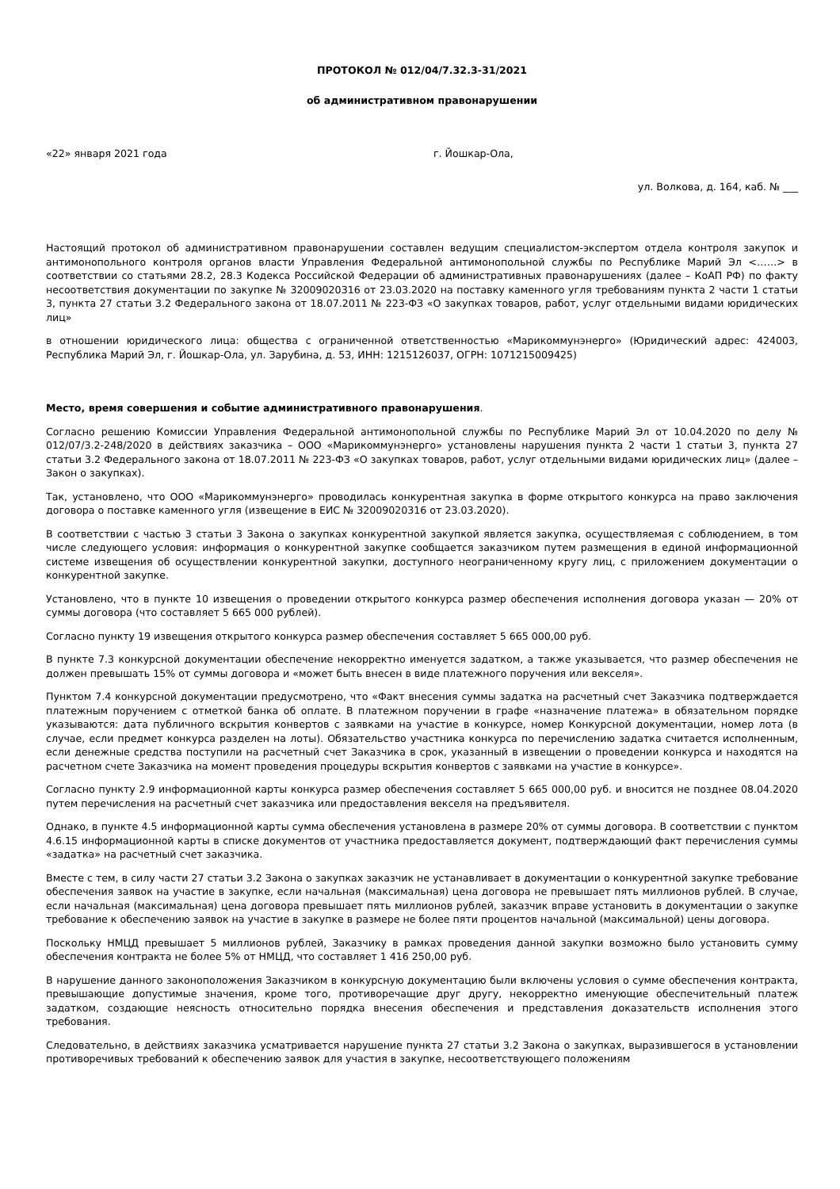ПРОТОКОЛ № 012/04/7.32.3-31/2021
об административном правонарушении
«22» января 2021 года г. Йошкар-Ола,
ул. Волкова, д. 164, каб. № ___
Настоящий протокол об административном правонарушении составлен ведущим специалистом-экспертом отдела контроля закупок и антимонопольного контроля органов власти Управления Федеральной антимонопольной службы по Республике Марий Эл <……> в соответствии со статьями 28.2, 28.3 Кодекса Российской Федерации об административных правонарушениях (далее – КоАП РФ) по факту несоответствия документации по закупке № 32009020316 от 23.03.2020 на поставку каменного угля требованиям пункта 2 части 1 статьи 3, пункта 27 статьи 3.2 Федерального закона от 18.07.2011 № 223-ФЗ «О закупках товаров, работ, услуг отдельными видами юридических лиц»
в отношении юридического лица: общества с ограниченной ответственностью «Марикоммунэнерго» (Юридический адрес: 424003, Республика Марий Эл, г. Йошкар-Ола, ул. Зарубина, д. 53, ИНН: 1215126037, ОГРН: 1071215009425)
Место, время совершения и событие административного правонарушения.
Согласно решению Комиссии Управления Федеральной антимонопольной службы по Республике Марий Эл от 10.04.2020 по делу № 012/07/3.2-248/2020 в действиях заказчика – ООО «Марикоммунэнерго» установлены нарушения пункта 2 части 1 статьи 3, пункта 27 статьи 3.2 Федерального закона от 18.07.2011 № 223-ФЗ «О закупках товаров, работ, услуг отдельными видами юридических лиц» (далее – Закон о закупках).
Так, установлено, что ООО «Марикоммунэнерго» проводилась конкурентная закупка в форме открытого конкурса на право заключения договора о поставке каменного угля (извещение в ЕИС № 32009020316 от 23.03.2020).
В соответствии с частью 3 статьи 3 Закона о закупках конкурентной закупкой является закупка, осуществляемая с соблюдением, в том числе следующего условия: информация о конкурентной закупке сообщается заказчиком путем размещения в единой информационной системе извещения об осуществлении конкурентной закупки, доступного неограниченному кругу лиц, с приложением документации о конкурентной закупке.
Установлено, что в пункте 10 извещения о проведении открытого конкурса размер обеспечения исполнения договора указан — 20% от суммы договора (что составляет 5 665 000 рублей).
Согласно пункту 19 извещения открытого конкурса размер обеспечения составляет 5 665 000,00 руб.
В пункте 7.3 конкурсной документации обеспечение некорректно именуется задатком, а также указывается, что размер обеспечения не должен превышать 15% от суммы договора и «может быть внесен в виде платежного поручения или векселя».
Пунктом 7.4 конкурсной документации предусмотрено, что «Факт внесения суммы задатка на расчетный счет Заказчика подтверждается платежным поручением с отметкой банка об оплате. В платежном поручении в графе «назначение платежа» в обязательном порядке указываются: дата публичного вскрытия конвертов с заявками на участие в конкурсе, номер Конкурсной документации, номер лота (в случае, если предмет конкурса разделен на лоты). Обязательство участника конкурса по перечислению задатка считается исполненным, если денежные средства поступили на расчетный счет Заказчика в срок, указанный в извещении о проведении конкурса и находятся на расчетном счете Заказчика на момент проведения процедуры вскрытия конвертов с заявками на участие в конкурсе».
Согласно пункту 2.9 информационной карты конкурса размер обеспечения составляет 5 665 000,00 руб. и вносится не позднее 08.04.2020 путем перечисления на расчетный счет заказчика или предоставления векселя на предъявителя.
Однако, в пункте 4.5 информационной карты сумма обеспечения установлена в размере 20% от суммы договора. В соответствии с пунктом 4.6.15 информационной карты в списке документов от участника предоставляется документ, подтверждающий факт перечисления суммы «задатка» на расчетный счет заказчика.
Вместе с тем, в силу части 27 статьи 3.2 Закона о закупках заказчик не устанавливает в документации о конкурентной закупке требование обеспечения заявок на участие в закупке, если начальная (максимальная) цена договора не превышает пять миллионов рублей. В случае, если начальная (максимальная) цена договора превышает пять миллионов рублей, заказчик вправе установить в документации о закупке требование к обеспечению заявок на участие в закупке в размере не более пяти процентов начальной (максимальной) цены договора.
Поскольку НМЦД превышает 5 миллионов рублей, Заказчику в рамках проведения данной закупки возможно было установить сумму обеспечения контракта не более 5% от НМЦД, что составляет 1 416 250,00 руб.
В нарушение данного законоположения Заказчиком в конкурсную документацию были включены условия о сумме обеспечения контракта, превышающие допустимые значения, кроме того, противоречащие друг другу, некорректно именующие обеспечительный платеж задатком, создающие неясность относительно порядка внесения обеспечения и представления доказательств исполнения этого требования.
Следовательно, в действиях заказчика усматривается нарушение пункта 27 статьи 3.2 Закона о закупках, выразившегося в установлении противоречивых требований к обеспечению заявок для участия в закупке, несоответствующего положениям